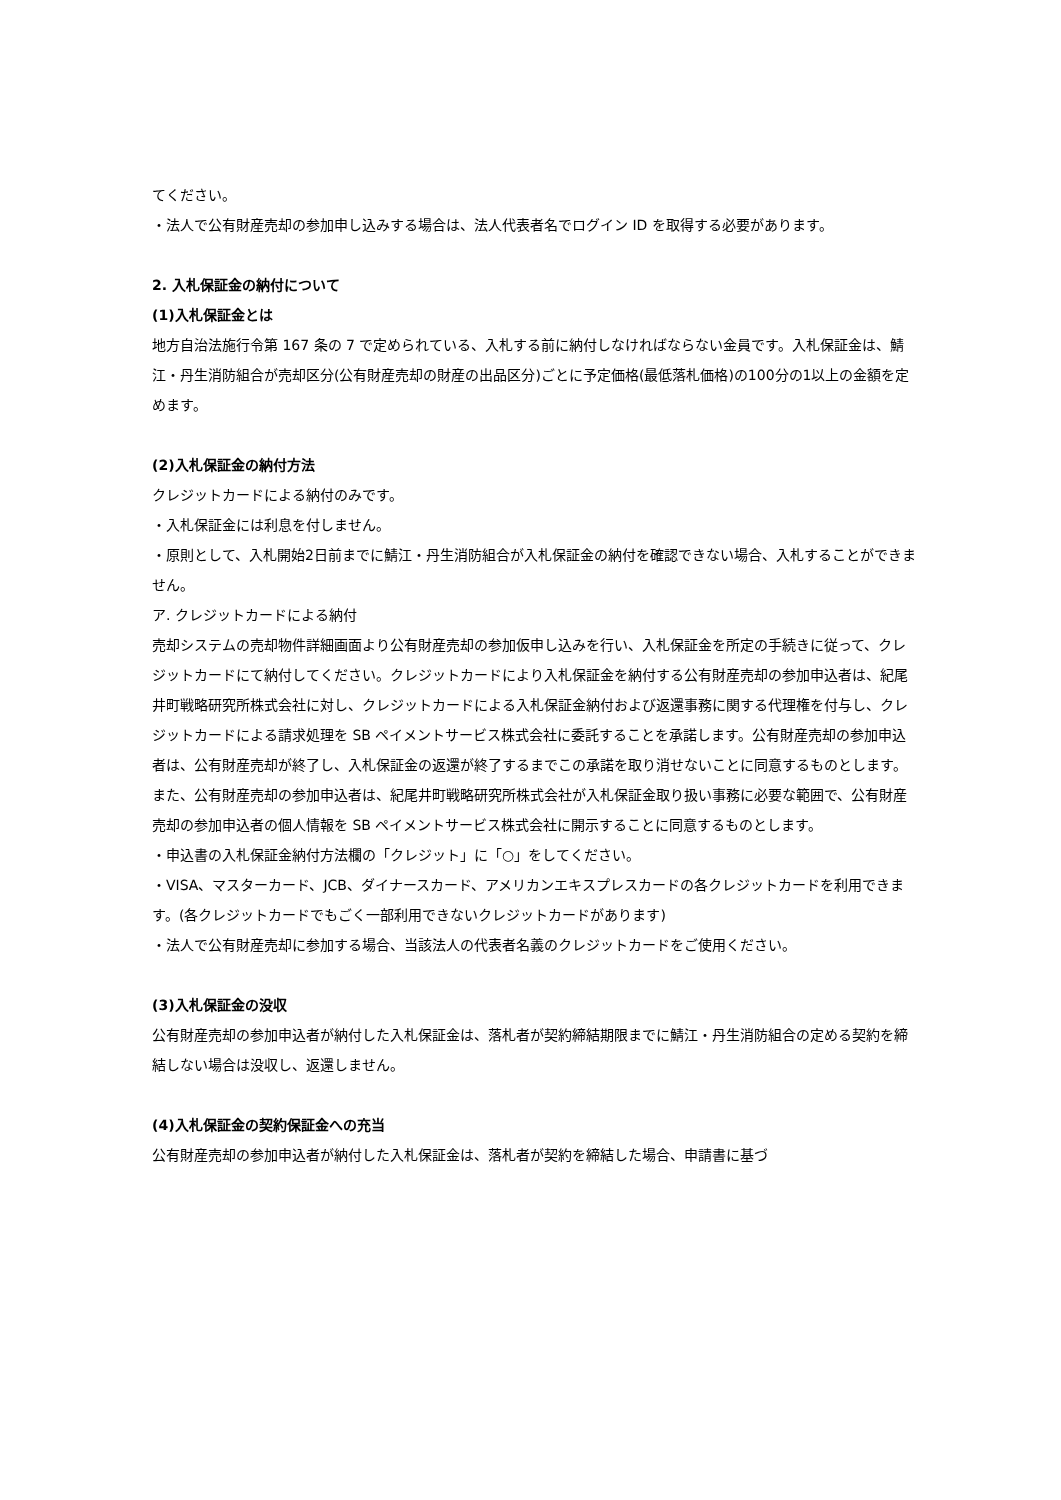てください。
・法人で公有財産売却の参加申し込みする場合は、法人代表者名でログイン ID を取得する必要があります。
2. 入札保証金の納付について
(1)入札保証金とは
地方自治法施行令第 167 条の 7 で定められている、入札する前に納付しなければならない金員です。入札保証金は、鯖江・丹生消防組合が売却区分(公有財産売却の財産の出品区分)ごとに予定価格(最低落札価格)の100分の1以上の金額を定めます。
(2)入札保証金の納付方法
クレジットカードによる納付のみです。
・入札保証金には利息を付しません。
・原則として、入札開始2日前までに鯖江・丹生消防組合が入札保証金の納付を確認できない場合、入札することができません。
ア. クレジットカードによる納付
売却システムの売却物件詳細画面より公有財産売却の参加仮申し込みを行い、入札保証金を所定の手続きに従って、クレジットカードにて納付してください。クレジットカードにより入札保証金を納付する公有財産売却の参加申込者は、紀尾井町戦略研究所株式会社に対し、クレジットカードによる入札保証金納付および返還事務に関する代理権を付与し、クレジットカードによる請求処理を SB ペイメントサービス株式会社に委託することを承諾します。公有財産売却の参加申込者は、公有財産売却が終了し、入札保証金の返還が終了するまでこの承諾を取り消せないことに同意するものとします。
また、公有財産売却の参加申込者は、紀尾井町戦略研究所株式会社が入札保証金取り扱い事務に必要な範囲で、公有財産売却の参加申込者の個人情報を SB ペイメントサービス株式会社に開示することに同意するものとします。
・申込書の入札保証金納付方法欄の「クレジット」に「○」をしてください。
・VISA、マスターカード、JCB、ダイナースカード、アメリカンエキスプレスカードの各クレジットカードを利用できます。(各クレジットカードでもごく一部利用できないクレジットカードがあります)
・法人で公有財産売却に参加する場合、当該法人の代表者名義のクレジットカードをご使用ください。
(3)入札保証金の没収
公有財産売却の参加申込者が納付した入札保証金は、落札者が契約締結期限までに鯖江・丹生消防組合の定める契約を締結しない場合は没収し、返還しません。
(4)入札保証金の契約保証金への充当
公有財産売却の参加申込者が納付した入札保証金は、落札者が契約を締結した場合、申請書に基づ